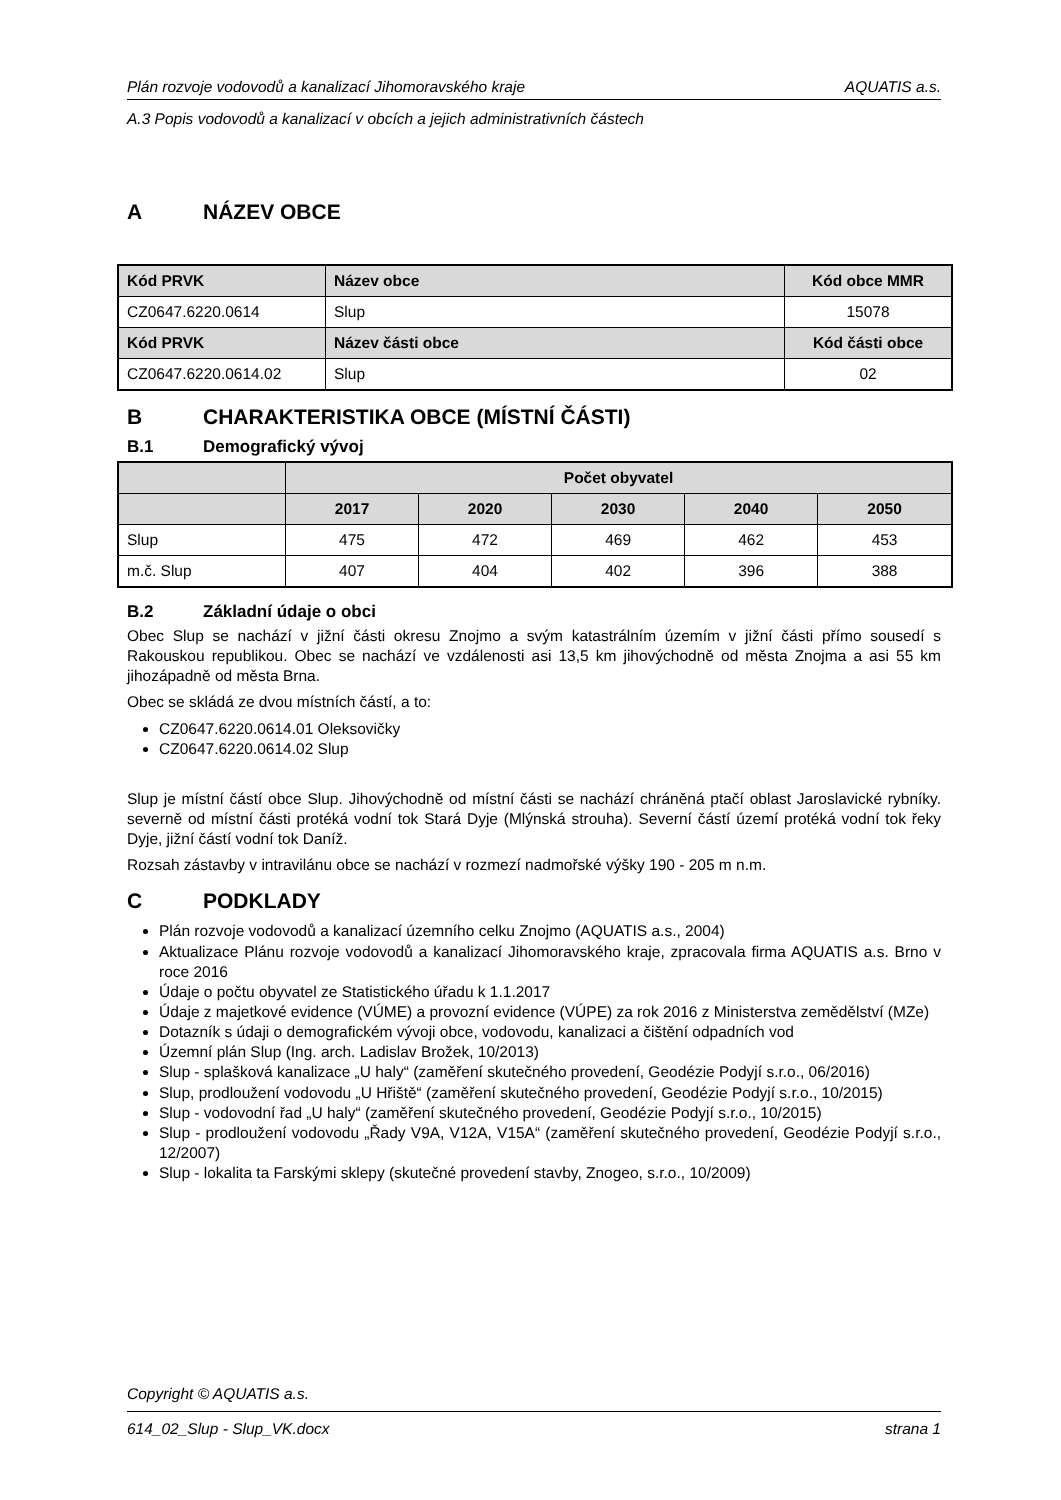Plán rozvoje vodovodů a kanalizací Jihomoravského kraje AQUATIS a.s.
A.3 Popis vodovodů a kanalizací v obcích a jejich administrativních částech
A NÁZEV OBCE
| Kód PRVK | Název obce | Kód obce MMR |
| --- | --- | --- |
| CZ0647.6220.0614 | Slup | 15078 |
| Kód PRVK | Název části obce | Kód části obce |
| CZ0647.6220.0614.02 | Slup | 02 |
B CHARAKTERISTIKA OBCE (MÍSTNÍ ČÁSTI)
B.1 Demografický vývoj
| | Počet obyvatel | | | | |
| --- | --- | --- | --- | --- | --- |
| | 2017 | 2020 | 2030 | 2040 | 2050 |
| Slup | 475 | 472 | 469 | 462 | 453 |
| m.č. Slup | 407 | 404 | 402 | 396 | 388 |
B.2 Základní údaje o obci
Obec Slup se nachází v jižní části okresu Znojmo a svým katastrálním územím v jižní části přímo sousedí s Rakouskou republikou. Obec se nachází ve vzdálenosti asi 13,5 km jihovýchodně od města Znojma a asi 55 km jihozápadně od města Brna.
Obec se skládá ze dvou místních částí, a to:
CZ0647.6220.0614.01 Oleksovičky
CZ0647.6220.0614.02 Slup
Slup je místní částí obce Slup. Jihovýchodně od místní části se nachází chráněná ptačí oblast Jaroslavické rybníky. severně od místní části protéká vodní tok Stará Dyje (Mlýnská strouha). Severní částí území protéká vodní tok řeky Dyje, jižní částí vodní tok Daníž.
Rozsah zástavby v intravilánu obce se nachází v rozmezí nadmořské výšky 190 - 205 m n.m.
C PODKLADY
Plán rozvoje vodovodů a kanalizací územního celku Znojmo (AQUATIS a.s., 2004)
Aktualizace Plánu rozvoje vodovodů a kanalizací Jihomoravského kraje, zpracovala firma AQUATIS a.s. Brno v roce 2016
Údaje o počtu obyvatel ze Statistického úřadu k 1.1.2017
Údaje z majetkové evidence (VÚME) a provozní evidence (VÚPE) za rok 2016 z Ministerstva zemědělství (MZe)
Dotazník s údaji o demografickém vývoji obce, vodovodu, kanalizaci a čištění odpadních vod
Územní plán Slup (Ing. arch. Ladislav Brožek, 10/2013)
Slup - splašková kanalizace „U haly“ (zaměření skutečného provedení, Geodézie Podyjí s.r.o., 06/2016)
Slup, prodloužení vodovodu „U Hřiště“ (zaměření skutečného provedení, Geodézie Podyjí s.r.o., 10/2015)
Slup - vodovodní řad „U haly“ (zaměření skutečného provedení, Geodézie Podyjí s.r.o., 10/2015)
Slup - prodloužení vodovodu „Řady V9A, V12A, V15A“ (zaměření skutečného provedení, Geodézie Podyjí s.r.o., 12/2007)
Slup - lokalita ta Farskými sklepy (skutečné provedení stavby, Znogeo, s.r.o., 10/2009)
Copyright © AQUATIS a.s.
614_02_Slup - Slup_VK.docx strana 1